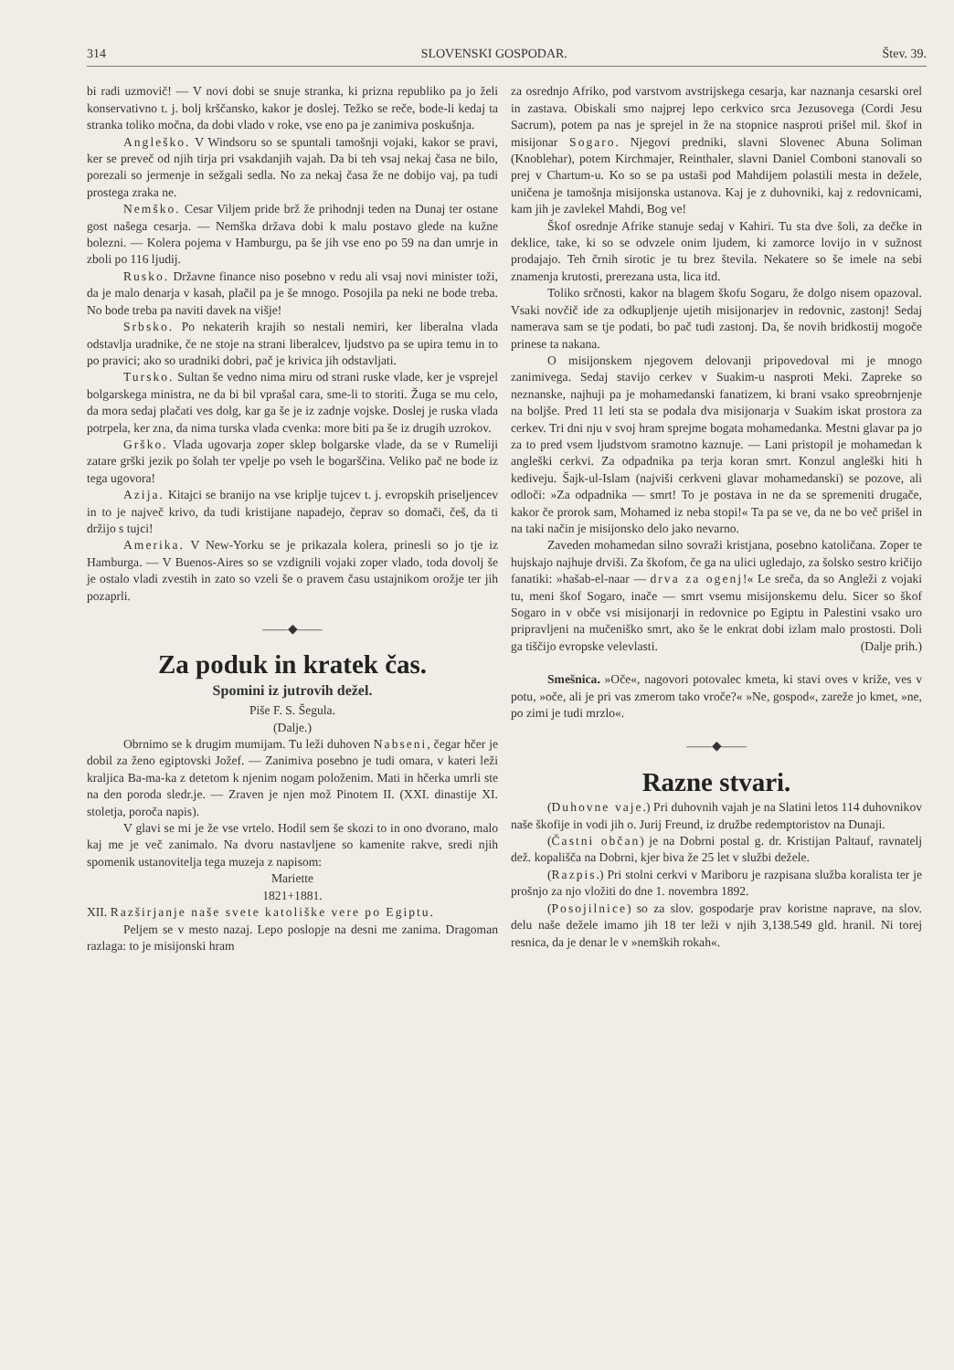314 SLOVENSKI GOSPODAR. Štev. 39.
bi radi uzmovič! — V novi dobi se snuje stranka, ki prizna republiko pa jo želi konservativno t. j. bolj krščansko, kakor je doslej. Težko se reče, bode-li kedaj ta stranka toliko močna, da dobi vlado v roke, vse eno pa je zanimiva poskušnja.
Angleško. V Windsoru so se spuntali tamošnji vojaki, kakor se pravi, ker se preveč od njih tirja pri vsakdanjih vajah. Da bi teh vsaj nekaj časa ne bilo, porezali so jermenje in sežgali sedla. No za nekaj časa že ne dobijo vaj, pa tudi prostega zraka ne.
Nemško. Cesar Viljem pride brž že prihodnji teden na Dunaj ter ostane gost našega cesarja. — Nemška država dobi k malu postavo glede na kužne bolezni. — Kolera pojema v Hamburgu, pa še jih vse eno po 59 na dan umrje in zboli po 116 ljudij.
Rusko. Državne finance niso posebno v redu ali vsaj novi minister toži, da je malo denarja v kasah, plačil pa je še mnogo. Posojila pa neki ne bode treba. No bode treba pa naviti davek na višje!
Srbsko. Po nekaterih krajih so nestali nemiri, ker liberalna vlada odstavlja uradnike, če ne stoje na strani liberalcev, ljudstvo pa se upira temu in to po pravici; ako so uradniki dobri, pač je krivica jih odstavljati.
Tursko. Sultan še vedno nima miru od strani ruske vlade, ker je vsprejel bolgarskega ministra, ne da bi bil vprašal cara, sme-li to storiti. Žuga se mu celo, da mora sedaj plačati ves dolg, kar ga še je iz zadnje vojske. Doslej je ruska vlada potrpela, ker zna, da nima turska vlada cvenka: more biti pa še iz drugih uzrokov.
Grško. Vlada ugovarja zoper sklep bolgarske vlade, da se v Rumeliji zatare grški jezik po šolah ter vpelje po vseh le bogarščina. Veliko pač ne bode iz tega ugovora!
Azija. Kitajci se branijo na vse kriplje tujcev t. j. evropskih priseljencev in to je največ krivo, da tudi kristijane napadejo, čeprav so domači, češ, da ti držijo s tujci!
Amerika. V New-Yorku se je prikazala kolera, prinesli so jo tje iz Hamburga. — V Buenos-Aires so se vzdignili vojaki zoper vlado, toda dovolj še je ostalo vladi zvestih in zato so vzeli še o pravem času ustajnikom orožje ter jih pozaprli.
——◆——
Za poduk in kratek čas.
Spomini iz jutrovih dežel.
Piše F. S. Šegula.
(Dalje.)
Obrnimo se k drugim mumijam. Tu leži duhoven Nabseni, čegar hčer je dobil za ženo egiptovski Jožef. — Zanimiva posebno je tudi omara, v kateri leži kraljica Ba-ma-ka z detetom k njenim nogam položenim. Mati in hčerka umrli ste na den poroda sledr.je. — Zraven je njen mož Pinotem II. (XXI. dinastije XI. stoletja, poroča napis).
V glavi se mi je že vse vrtelo. Hodil sem še skozi to in ono dvorano, malo kaj me je več zanimalo. Na dvoru nastavljene so kamenite rakve, sredi njih spomenik ustanovitelja tega muzeja z napisom:
Mariette
1821+1881.
XII. Razširjanje naše svete katoliške vere po Egiptu.
Peljem se v mesto nazaj. Lepo poslopje na desni me zanima. Dragoman razlaga: to je misijonski hram
za osrednjo Afriko, pod varstvom avstrijskega cesarja, kar naznanja cesarski orel in zastava. Obiskali smo najprej lepo cerkvico srca Jezusovega (Cordi Jesu Sacrum), potem pa nas je sprejel in že na stopnice nasproti prišel mil. škof in misijonar Sogaro. Njegovi predniki, slavni Slovenec Abuna Soliman (Knoblehar), potem Kirchmajer, Reinthaler, slavni Daniel Comboni stanovali so prej v Chartum-u. Ko so se pa ustaši pod Mahdijem polastili mesta in dežele, uničena je tamošnja misijonska ustanova. Kaj je z duhovniki, kaj z redovnicami, kam jih je zavlekel Mahdi, Bog ve!
Škof osrednje Afrike stanuje sedaj v Kahiri. Tu sta dve šoli, za dečke in deklice, take, ki so se odvzele onim ljudem, ki zamorce lovijo in v sužnost prodajajo. Teh črnih sirotic je tu brez števila. Nekatere so še imele na sebi znamenja krutosti, prerezana usta, lica itd.
Toliko srčnosti, kakor na blagem škofu Sogaru, že dolgo nisem opazoval. Vsaki novčič ide za odkupljenje ujetih misijonarjev in redovnic, zastonj! Sedaj namerava sam se tje podati, bo pač tudi zastonj. Da, še novih bridkostij mogoče prinese ta nakana.
O misijonskem njegovem delovanji pripovedoval mi je mnogo zanimivega. Sedaj stavijo cerkev v Suakim-u nasproti Meki. Zapreke so neznanske, najhuji pa je mohamedanski fanatizem, ki brani vsako spreobrnjenje na boljše. Pred 11 leti sta se podala dva misijonarja v Suakim iskat prostora za cerkev. Tri dni nju v svoj hram sprejme bogata mohamedanka. Mestni glavar pa jo za to pred vsem ljudstvom sramotno kaznuje. — Lani pristopil je mohamedan k angleški cerkvi. Za odpadnika pa terja koran smrt. Konzul angleški hiti h kediveju. Šajk-ul-Islam (najviši cerkveni glavar mohamedanski) se pozove, ali odloči: »Za odpadnika — smrt! To je postava in ne da se spremeniti drugače, kakor če prorok sam, Mohamed iz neba stopi!« Ta pa se ve, da ne bo več prišel in na taki način je misijonsko delo jako nevarno.
Zaveden mohamedan silno sovraži kristjana, posebno katoličana. Zoper te hujskajo najhuje drviši. Za škofom, če ga na ulici ugledajo, za šolsko sestro kričijo fanatiki: »hašab-el-naar — drva za ogenj!« Le sreča, da so Angleži z vojaki tu, meni škof Sogaro, inače — smrt vsemu misijonskemu delu. Sicer so škof Sogaro in v obče vsi misijonarji in redovnice po Egiptu in Palestini vsako uro pripravljeni na mučeniško smrt, ako še le enkrat dobi izlam malo prostosti. Doli ga tiščijo evropske velevlasti. (Dalje prih.)
Smešnica. »Oče«, nagovori potovalec kmeta, ki stavi oves v križe, ves v potu, »oče, ali je pri vas zmerom tako vroče?« »Ne, gospod«, zareže jo kmet, »ne, po zimi je tudi mrzlo«.
——◆——
Razne stvari.
(Duhovne vaje.) Pri duhovnih vajah je na Slatini letos 114 duhovnikov naše škofije in vodi jih o. Jurij Freund, iz družbe redemptoristov na Dunaji.
(Častni občan) je na Dobrni postal g. dr. Kristijan Paltauf, ravnatelj dež. kopališča na Dobrni, kjer biva že 25 let v službi dežele.
(Razpis.) Pri stolni cerkvi v Mariboru je razpisana služba koralista ter je prošnjo za njo vložiti do dne 1. novembra 1892.
(Posojilnice) so za slov. gospodarje prav koristne naprave, na slov. delu naše dežele imamo jih 18 ter leži v njih 3,138.549 gld. hranil. Ni torej resnica, da je denar le v »nemških rokah«.